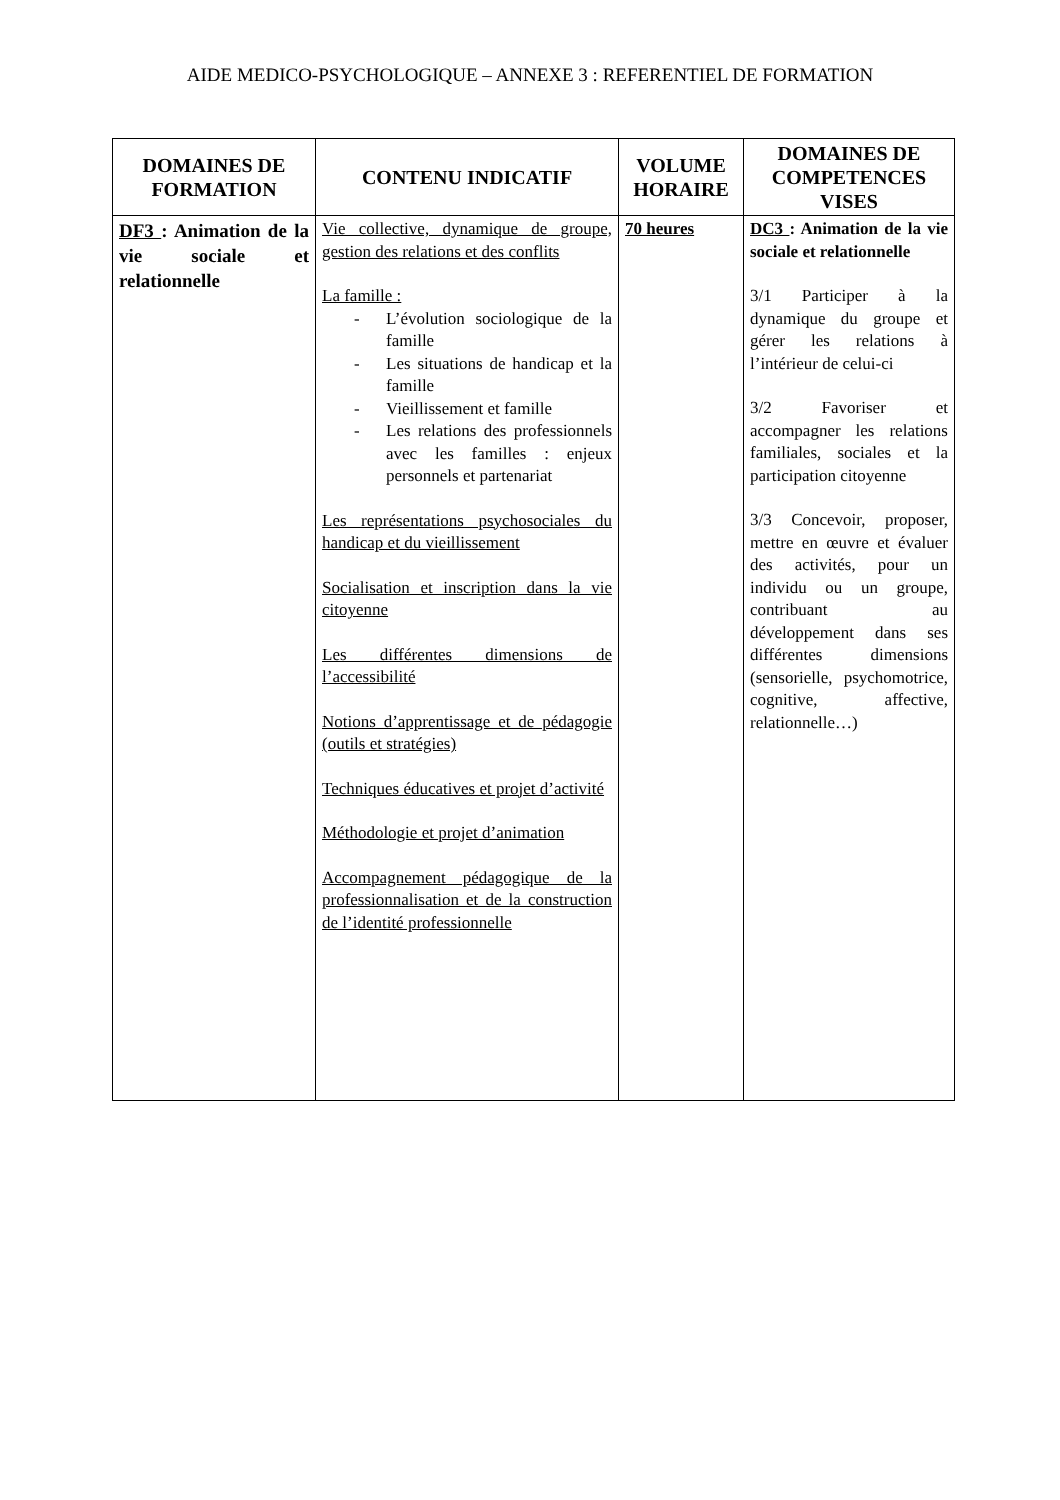AIDE MEDICO-PSYCHOLOGIQUE – ANNEXE 3 : REFERENTIEL DE FORMATION
| DOMAINES DE FORMATION | CONTENU INDICATIF | VOLUME HORAIRE | DOMAINES DE COMPETENCES VISES |
| --- | --- | --- | --- |
| DF3 : Animation de la vie sociale et relationnelle | Vie collective, dynamique de groupe, gestion des relations et des conflits La famille : - L’évolution sociologique de la famille - Les situations de handicap et la famille - Vieillissement et famille - Les relations des professionnels avec les familles : enjeux personnels et partenariat Les représentations psychosociales du handicap et du vieillissement Socialisation et inscription dans la vie citoyenne Les différentes dimensions de l’accessibilité Notions d’apprentissage et de pédagogie (outils et stratégies) Techniques éducatives et projet d’activité Méthodologie et projet d’animation Accompagnement pédagogique de la professionnalisation et de la construction de l’identité professionnelle | 70 heures | DC3 : Animation de la vie sociale et relationnelle 3/1 Participer à la dynamique du groupe et gérer les relations à l’intérieur de celui-ci 3/2 Favoriser et accompagner les relations familiales, sociales et la participation citoyenne 3/3 Concevoir, proposer, mettre en œuvre et évaluer des activités, pour un individu ou un groupe, contribuant au développement dans ses différentes dimensions (sensorielle, psychomotrice, cognitive, affective, relationnelle…) |